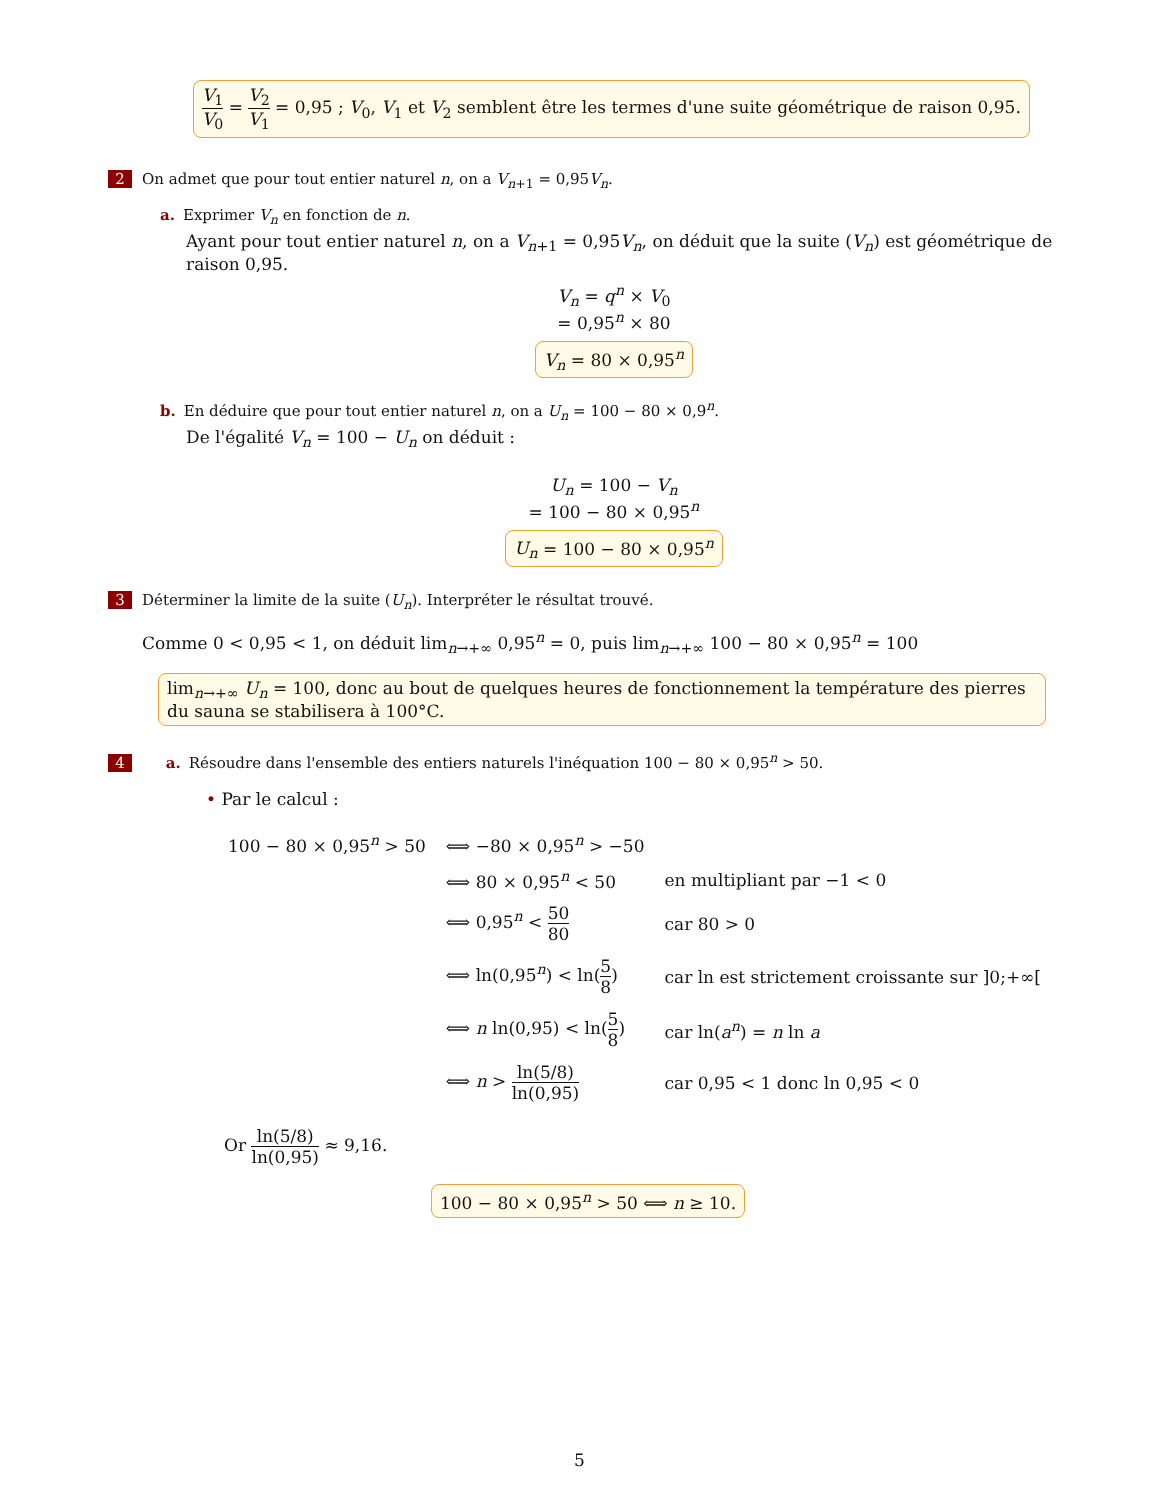V<sub>1</sub> V<sub>0</sub> = V<sub>2</sub> V<sub>1</sub> = 0,95 ; V<sub>0</sub>, V<sub>1</sub> et V<sub>2</sub> semblent être les termes d'une suite géométrique de raison 0,95.
2 On admet que pour tout entier naturel n, on a V<sub>n+1</sub> = 0,95V<sub>n</sub>.
a. Exprimer V<sub>n</sub> en fonction de n.
Ayant pour tout entier naturel n, on a V<sub>n+1</sub> = 0,95V<sub>n</sub>, on déduit que la suite (V<sub>n</sub>) est géométrique de raison 0,95.
V<sub>n</sub> = q<sup>n</sup> × V<sub>0</sub>
= 0,95<sup>n</sup> × 80
V<sub>n</sub> = 80 × 0,95<sup>n</sup>
b. En déduire que pour tout entier naturel n, on a U<sub>n</sub> = 100 − 80 × 0,9<sup>n</sup>.
De l'égalité V<sub>n</sub> = 100 − U<sub>n</sub> on déduit :
U<sub>n</sub> = 100 − V<sub>n</sub>
= 100 − 80 × 0,95<sup>n</sup>
U<sub>n</sub> = 100 − 80 × 0,95<sup>n</sup>
3 Déterminer la limite de la suite (U<sub>n</sub>). Interpréter le résultat trouvé.
Comme 0 < 0,95 < 1, on déduit lim<sub>n→+∞</sub> 0,95<sup>n</sup> = 0, puis lim<sub>n→+∞</sub> 100 − 80 × 0,95<sup>n</sup> = 100
lim<sub>n→+∞</sub> U<sub>n</sub> = 100, donc au bout de quelques heures de fonctionnement la température des pierres du sauna se stabilisera à 100°C.
4 a. Résoudre dans l'ensemble des entiers naturels l'inéquation 100 − 80 × 0,95<sup>n</sup> > 50.
• Par le calcul :
| 100 − 80 × 0,95<sup>n</sup> > 50 | ⟺ −80 × 0,95<sup>n</sup> > −50 | |
| | ⟺ 80 × 0,95<sup>n</sup> < 50 | en multipliant par −1 < 0 |
| | ⟺ 0,95<sup>n</sup> < 50 80 | car 80 > 0 |
| | ⟺ ln(0,95<sup>n</sup>) < ln( 5 8 ) | car ln est strictement croissante sur ]0;+∞[ |
| | ⟺ n ln(0,95) < ln( 5 8 ) | car ln( a<sup>n</sup> ) = n ln a |
| | ⟺ n > ln(5/8) ln(0,95) | car 0,95 < 1 donc ln 0,95 < 0 |
Or ln(5/8) ln(0,95) ≈ 9,16.
100 − 80 × 0,95<sup>n</sup> > 50 ⟺ n ≥ 10.
5